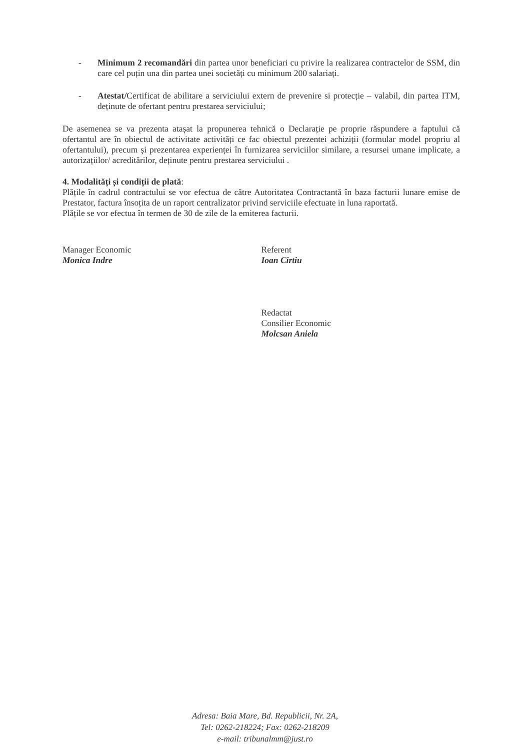- Minimum 2 recomandări din partea unor beneficiari cu privire la realizarea contractelor de SSM, din care cel puțin una din partea unei societăți cu minimum 200 salariați.
- Atestat/Certificat de abilitare a serviciului extern de prevenire si protecție – valabil, din partea ITM, deținute de ofertant pentru prestarea serviciului;
De asemenea se va prezenta atașat la propunerea tehnică o Declarație pe proprie răspundere a faptului că ofertantul are în obiectul de activitate activități ce fac obiectul prezentei achiziții (formular model propriu al ofertantului), precum și prezentarea experienței în furnizarea serviciilor similare, a resursei umane implicate, a autorizațiilor/ acreditărilor, deținute pentru prestarea serviciului .
4. Modalități și condiții de plată:
Plățile în cadrul contractului se vor efectua de către Autoritatea Contractantă în baza facturii lunare emise de Prestator, factura însoțita de un raport centralizator privind serviciile efectuate in luna raportată.
Plățile se vor efectua în termen de 30 de zile de la emiterea facturii.
Manager Economic
Monica Indre
Referent
Ioan Cirtiu
Redactat
Consilier Economic
Molcsan Aniela
Adresa: Baia Mare, Bd. Republicii, Nr. 2A,
Tel: 0262-218224; Fax: 0262-218209
e-mail: tribunalmm@just.ro